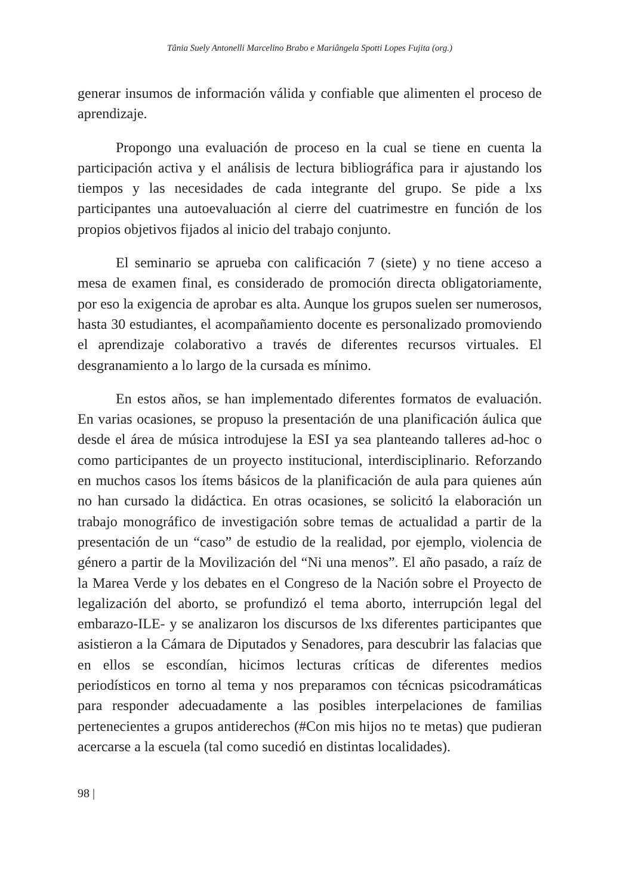Tânia Suely Antonelli Marcelino Brabo e Mariângela Spotti Lopes Fujita (org.)
generar insumos de información válida y confiable que alimenten el proceso de aprendizaje.
Propongo una evaluación de proceso en la cual se tiene en cuenta la participación activa y el análisis de lectura bibliográfica para ir ajustando los tiempos y las necesidades de cada integrante del grupo. Se pide a lxs participantes una autoevaluación al cierre del cuatrimestre en función de los propios objetivos fijados al inicio del trabajo conjunto.
El seminario se aprueba con calificación 7 (siete) y no tiene acceso a mesa de examen final, es considerado de promoción directa obligatoriamente, por eso la exigencia de aprobar es alta. Aunque los grupos suelen ser numerosos, hasta 30 estudiantes, el acompañamiento docente es personalizado promoviendo el aprendizaje colaborativo a través de diferentes recursos virtuales. El desgranamiento a lo largo de la cursada es mínimo.
En estos años, se han implementado diferentes formatos de evaluación. En varias ocasiones, se propuso la presentación de una planificación áulica que desde el área de música introdujese la ESI ya sea planteando talleres ad-hoc o como participantes de un proyecto institucional, interdisciplinario. Reforzando en muchos casos los ítems básicos de la planificación de aula para quienes aún no han cursado la didáctica. En otras ocasiones, se solicitó la elaboración un trabajo monográfico de investigación sobre temas de actualidad a partir de la presentación de un “caso” de estudio de la realidad, por ejemplo, violencia de género a partir de la Movilización del “Ni una menos”. El año pasado, a raíz de la Marea Verde y los debates en el Congreso de la Nación sobre el Proyecto de legalización del aborto, se profundizó el tema aborto, interrupción legal del embarazo-ILE- y se analizaron los discursos de lxs diferentes participantes que asistieron a la Cámara de Diputados y Senadores, para descubrir las falacias que en ellos se escondían, hicimos lecturas críticas de diferentes medios periodísticos en torno al tema y nos preparamos con técnicas psicodramáticas para responder adecuadamente a las posibles interpelaciones de familias pertenecientes a grupos antiderechos (#Con mis hijos no te metas) que pudieran acercarse a la escuela (tal como sucedió en distintas localidades).
98 |